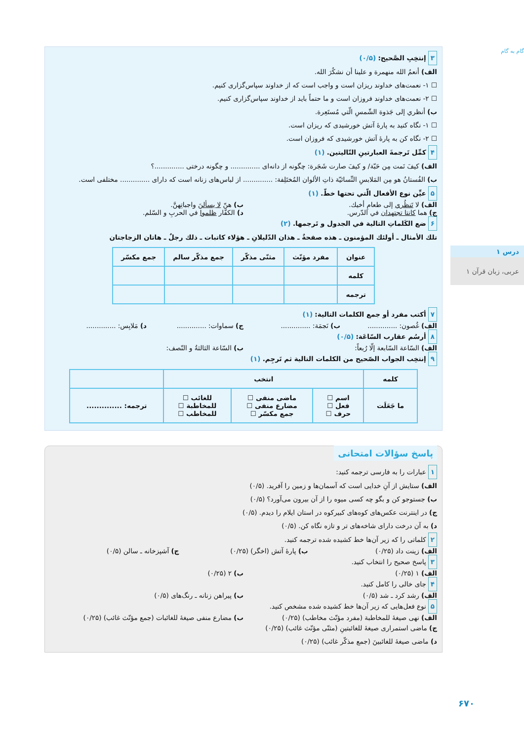گام به گام
درس ۱
عربی، زبان قرآن ۱
۶۷۰
۳ إنتخِبِ الصَّحيح: (۰/۵)
الف) أنعمُ الله منهمرة و علينا أن نشكُرَ الله.
☐ ۱- نعمت‌های خداوند ریزان است و واجب است که از خداوند سپاس‌گزاری کنیم.
☐ ۲- نعمت‌های خداوند فروزان است و ما حتماً باید از خداوند سپاس‌گزاری کنیم.
ب) أنظري إلی جَذوة الشّمسِ الّتي مُستَعِرة.
☐ ۱- نگاه کنید به پارهٔ آتش خورشیدی که ریزان است.
☐ ۲- نگاه کن به پارهٔ آتش خورشیدی که فروزان است.
۴ كمِّل تَرجمةَ العبارتينِ التّاليتين. (۱)
الف) كيفَ نَمت مِن حَبّة/ و كيفَ صارت شَجَرة: چگونه از دانه‌ای .............. و چگونه درختی ..............؟
ب) الفُستانُ هو مِن المَلابسِ النِّسائيّة ذاتِ الألوان المُختَلِفة: .............. از لباس‌های زنانه است که دارای .............. مختلفی است.
۵ عيِّن نوع الأفعال الّتي تحتها خطّ. (۱)
الف) لا تَنظُري إلی طعامِ أخيك. ب) هنّ لا يسألنَ واجباتِهنَّ.
ج) هما كانتا تجتهدان في الدّرس. د) الكفّار ظلموا في الحربِ و السّلم.
۶ ضع الكَلماتِ التالية في الجدول و تَرجمها. (۲)
تلك الأمثال ـ أولئك المؤمنون ـ هذه صفحةٌ ـ هذان الدّليلانِ ـ هؤلاء كاتبات ـ ذلك رجلٌ ـ هاتان الزجاجتان
| عنوان | مفرد مؤنّث | مثنّی مذکّر | جمع مذکّر سالم | جمع مکسّر |
| --- | --- | --- | --- | --- |
| کلمه | | | | |
| ترجمه | | | | |
۷ أكتب مفرد أو جمع الكلمات التالية: (۱)
الف) غُصون: .............. ب) نَجمَة: .............. ج) سماوات: .............. د) مَلابِس: ..............
۸ أرسُم عقارب السّاعَة: (۰/۵)
الف) السّاعة السّابعة إلّا رُبعاً: ب) السّاعة الثالثةُ و النّصف:
۹ إنتخِب الجواب الصّحيح من الكلمات التالية ثم تَرجِم. (۱)
| کلمه | انتخب | | | |
| --- | --- | --- | --- | --- |
| ما جَعَلَت | اسم ☐ فعل ☐ حرف ☐ | ماضی منفی ☐ مضارع منفی ☐ جمع مکسّر ☐ | للغائب ☐ للمخاطبة ☐ للمخاطب ☐ | ترجمه: .............. |
پاسخ سؤالات امتحانی
۱ عبارات را به فارسی ترجمه کنید:
الف) ستایش از آنِ خدایی است که آسمان‌ها و زمین را آفرید. (۰/۵)
ب) جستوجو کن و بگو چه کسی میوه را از آن بیرون می‌آورد؟ (۰/۵)
ج) در اینترنت عکس‌های کوه‌های کبیرکوه در استان ایلام را دیدم. (۰/۵)
د) به آن درخت دارای شاخه‌های تر و تازه نگاه کن. (۰/۵)
۲ کلماتی را که زیر آن‌ها خط کشیده شده ترجمه کنید.
الف) زینت داد (۰/۲۵) ب) پارهٔ آتش (اخگر) (۰/۲۵) ج) آشپزخانه ـ سالن (۰/۵)
۳ پاسخ صحیح را انتخاب کنید.
الف) ۱ (۰/۲۵) ب) ۲ (۰/۲۵)
۴ جای خالی را کامل کنید.
الف) رشد کرد ـ شد (۰/۵) ب) پیراهن زنانه ـ رنگ‌های (۰/۵)
۵ نوع فعل‌هایی که زیر آن‌ها خط کشیده شده مشخص کنید.
الف) نهی صیغهٔ للمخاطبة (مفرد مؤنّث مخاطب) (۰/۲۵) ب) مضارع منفی صیغهٔ للغائبات (جمع مؤنّث غائب) (۰/۲۵)
ج) ماضی استمراری صیغهٔ للغائبتینِ (مثنّی مؤنّث غائب) (۰/۲۵)
د) ماضی صیغهٔ للغائبینَ (جمع مذکّر غائب) (۰/۲۵)